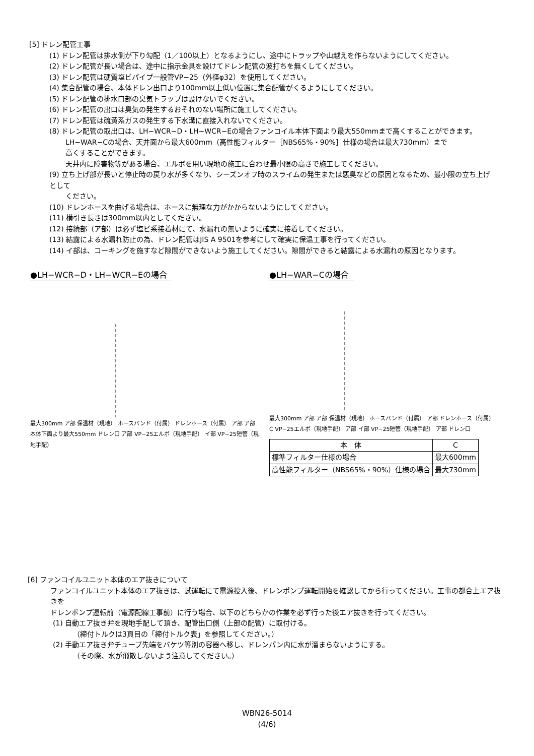[5] ドレン配管工事
(1) ドレン配管は排水側が下り勾配（1／100以上）となるようにし、途中にトラップや山越えを作らないようにしてください。
(2) ドレン配管が長い場合は、途中に指示金具を設けてドレン配管の波打ちを無くしてください。
(3) ドレン配管は硬質塩ビパイプ一般管VP−25（外径φ32）を使用してください。
(4) 集合配管の場合、本体ドレン出口より100mm以上低い位置に集合配管がくるようにしてください。
(5) ドレン配管の排水口部の臭気トラップは設けないでください。
(6) ドレン配管の出口は臭気の発生するおそれのない場所に施工してください。
(7) ドレン配管は硫黄系ガスの発生する下水溝に直接入れないでください。
(8) ドレン配管の取出口は、LH−WCR−D・LH−WCR−Eの場合ファンコイル本体下面より最大550mmまで高くすることができます。
LH−WAR−Cの場合、天井面から最大600mm（高性能フィルター［NBS65%・90%］仕様の場合は最大730mm）まで
高くすることができます。
天井内に障害物等がある場合、エルボを用い現地の施工に合わせ最小限の高さで施工してください。
(9) 立ち上げ部が長いと停止時の戻り水が多くなり、シーズンオフ時のスライムの発生または悪臭などの原因となるため、最小限の立ち上げとして
ください。
(10) ドレンホースを曲げる場合は、ホースに無理な力がかからないようにしてください。
(11) 横引き長さは300mm以内としてください。
(12) 接続部（ア部）は必ず塩ビ系接着材にて、水漏れの無いように確実に接着してください。
(13) 結露による水漏れ防止の為、ドレン配管はJIS A 9501を参考にして確実に保温工事を行ってください。
(14) イ部は、コーキングを施すなど隙間ができないよう施工してください。隙間ができると結露による水漏れの原因となります。
●LH−WCR−D・LH−WCR−Eの場合
最大300mm ア部 保温材（現地） ホースバンド（付属） ドレンホース（付属） ア部 ア部 本体下面より最大550mm ドレン口 ア部 VP−25エルボ（現地手配） イ部 VP−25短管（現地手配）
●LH−WAR−Cの場合
最大300mm ア部 ア部 保温材（現地） ホースバンド（付属） ア部 ドレンホース（付属） C VP−25エルボ（現地手配） ア部 イ部 VP−25短管（現地手配） ア部 ドレン口
| 本 体 | C |
| --- | --- |
| 標準フィルター仕様の場合 | 最大600mm |
| 高性能フィルター（NBS65%・90%）仕様の場合 | 最大730mm |
[6] ファンコイルユニット本体のエア抜きについて
ファンコイルユニット本体のエア抜きは、試運転にて電源投入後、ドレンポンプ運転開始を確認してから行ってください。工事の都合上エア抜きを
ドレンポンプ運転前（電源配線工事前）に行う場合、以下のどちらかの作業を必ず行った後エア抜きを行ってください。
(1) 自動エア抜き弁を現地手配して頂き、配管出口側（上部の配管）に取付ける。
（締付トルクは3頁目の「締付トルク表」を参照してください。）
(2) 手動エア抜き弁チューブ先端をバケツ等別の容器へ移し、ドレンパン内に水が溜まらないようにする。
（その際、水が飛散しないよう注意してください。）
WBN26-5014
(4/6)